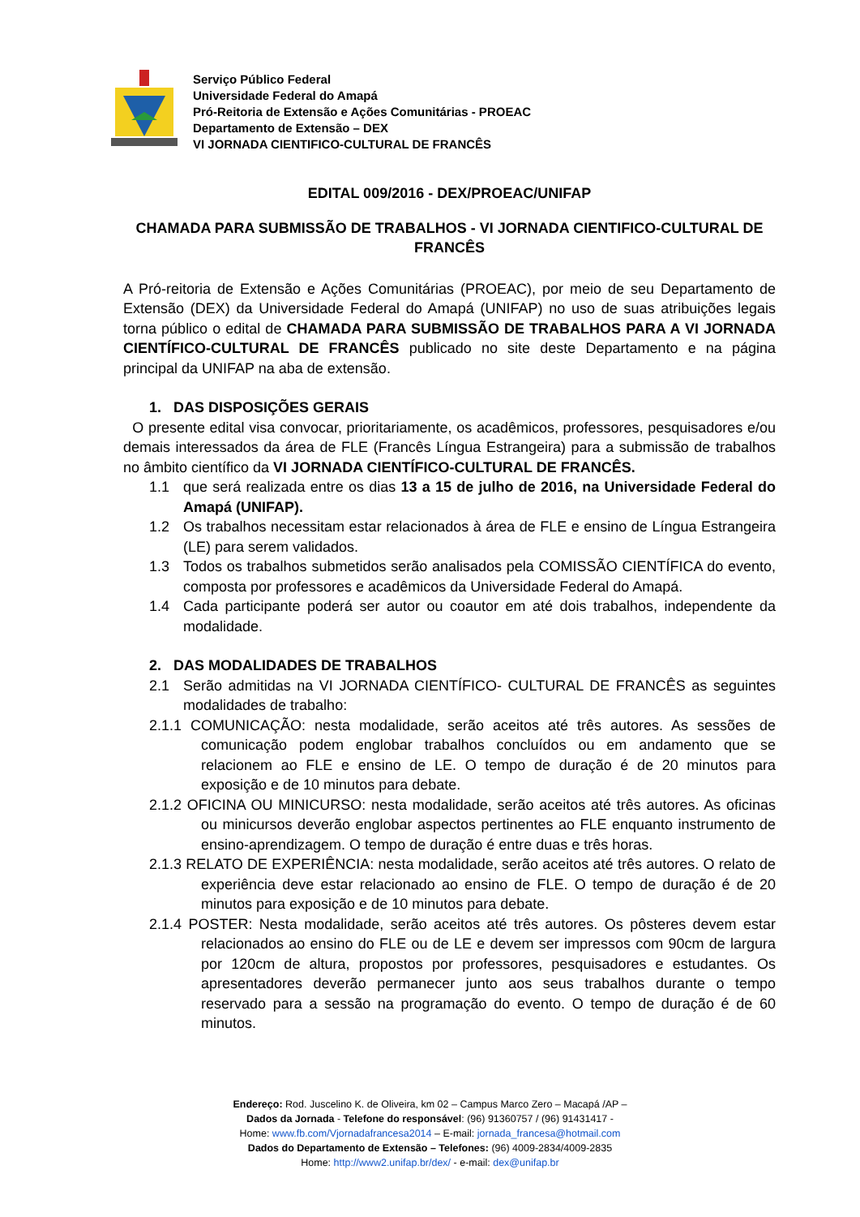Serviço Público Federal
Universidade Federal do Amapá
Pró-Reitoria de Extensão e Ações Comunitárias - PROEAC
Departamento de Extensão – DEX
VI JORNADA CIENTIFICO-CULTURAL DE FRANCÊS
EDITAL 009/2016 - DEX/PROEAC/UNIFAP
CHAMADA PARA SUBMISSÃO DE TRABALHOS - VI JORNADA CIENTIFICO-CULTURAL DE FRANCÊS
A Pró-reitoria de Extensão e Ações Comunitárias (PROEAC), por meio de seu Departamento de Extensão (DEX) da Universidade Federal do Amapá (UNIFAP) no uso de suas atribuições legais torna público o edital de CHAMADA PARA SUBMISSÃO DE TRABALHOS PARA A VI JORNADA CIENTÍFICO-CULTURAL DE FRANCÊS publicado no site deste Departamento e na página principal da UNIFAP na aba de extensão.
1. DAS DISPOSIÇÕES GERAIS
O presente edital visa convocar, prioritariamente, os acadêmicos, professores, pesquisadores e/ou demais interessados da área de FLE (Francês Língua Estrangeira) para a submissão de trabalhos no âmbito científico da VI JORNADA CIENTÍFICO-CULTURAL DE FRANCÊS.
1.1 que será realizada entre os dias 13 a 15 de julho de 2016, na Universidade Federal do Amapá (UNIFAP).
1.2 Os trabalhos necessitam estar relacionados à área de FLE e ensino de Língua Estrangeira (LE) para serem validados.
1.3 Todos os trabalhos submetidos serão analisados pela COMISSÃO CIENTÍFICA do evento, composta por professores e acadêmicos da Universidade Federal do Amapá.
1.4 Cada participante poderá ser autor ou coautor em até dois trabalhos, independente da modalidade.
2. DAS MODALIDADES DE TRABALHOS
2.1 Serão admitidas na VI JORNADA CIENTÍFICO- CULTURAL DE FRANCÊS as seguintes modalidades de trabalho:
2.1.1 COMUNICAÇÃO: nesta modalidade, serão aceitos até três autores. As sessões de comunicação podem englobar trabalhos concluídos ou em andamento que se relacionem ao FLE e ensino de LE. O tempo de duração é de 20 minutos para exposição e de 10 minutos para debate.
2.1.2 OFICINA OU MINICURSO: nesta modalidade, serão aceitos até três autores. As oficinas ou minicursos deverão englobar aspectos pertinentes ao FLE enquanto instrumento de ensino-aprendizagem. O tempo de duração é entre duas e três horas.
2.1.3 RELATO DE EXPERIÊNCIA: nesta modalidade, serão aceitos até três autores. O relato de experiência deve estar relacionado ao ensino de FLE. O tempo de duração é de 20 minutos para exposição e de 10 minutos para debate.
2.1.4 POSTER: Nesta modalidade, serão aceitos até três autores. Os pôsteres devem estar relacionados ao ensino do FLE ou de LE e devem ser impressos com 90cm de largura por 120cm de altura, propostos por professores, pesquisadores e estudantes. Os apresentadores deverão permanecer junto aos seus trabalhos durante o tempo reservado para a sessão na programação do evento. O tempo de duração é de 60 minutos.
Endereço: Rod. Juscelino K. de Oliveira, km 02 – Campus Marco Zero – Macapá /AP –
Dados da Jornada - Telefone do responsável: (96) 91360757 / (96) 91431417 -
Home: www.fb.com/Vjornadafrancesa2014 – E-mail: jornada_francesa@hotmail.com
Dados do Departamento de Extensão – Telefones: (96) 4009-2834/4009-2835
Home: http://www2.unifap.br/dex/ - e-mail: dex@unifap.br